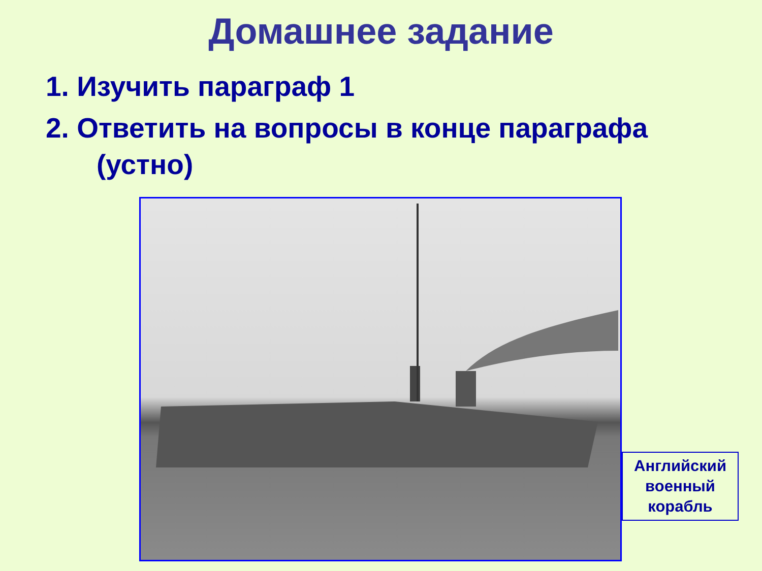Домашнее задание
1. Изучить параграф 1
2. Ответить на вопросы в конце параграфа
(устно)
Английский
военный
корабль